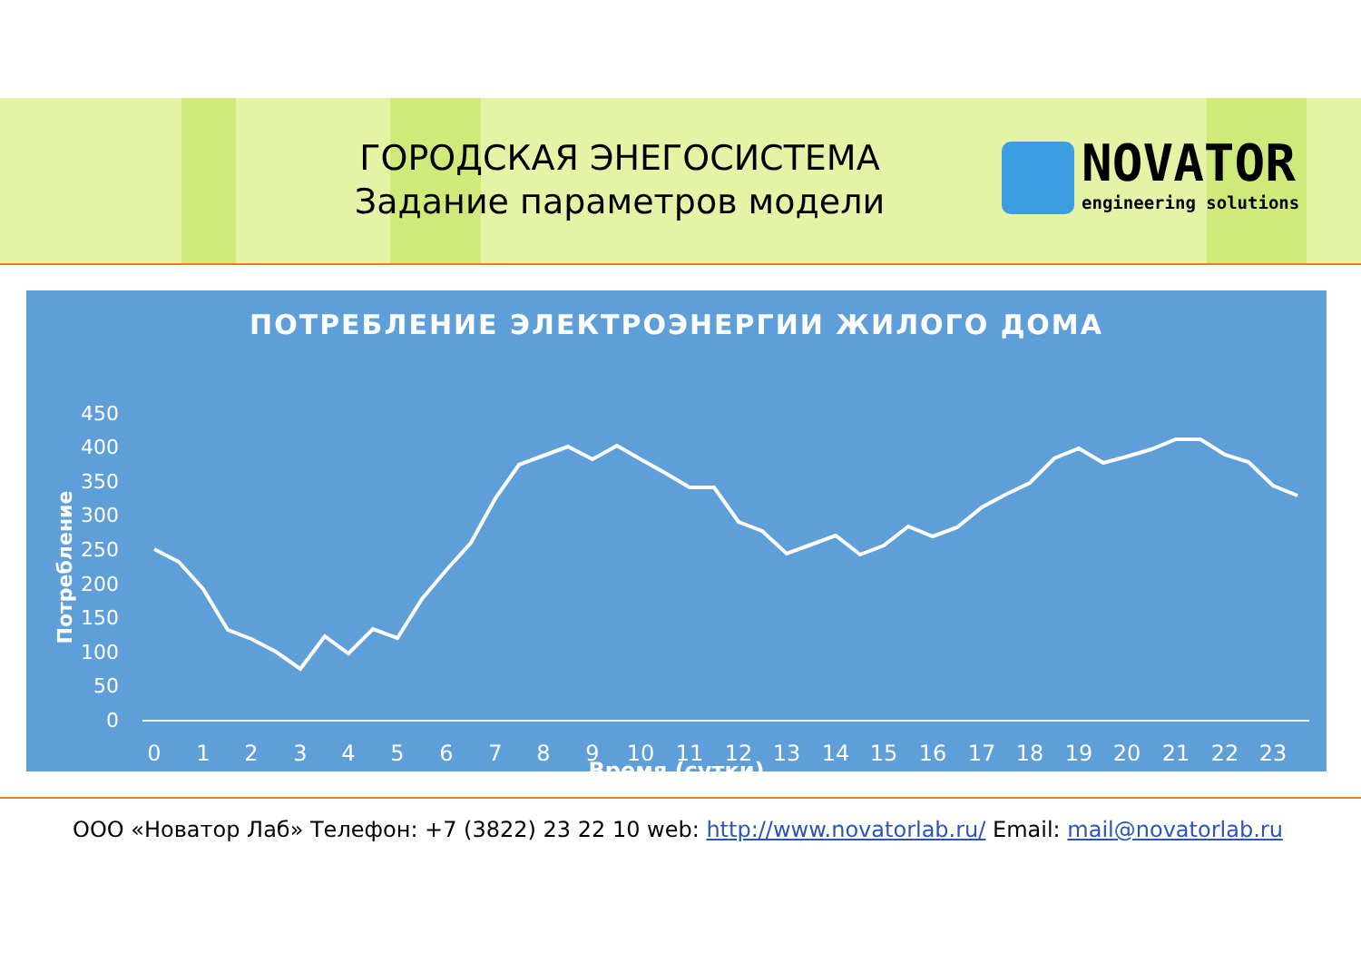ГОРОДСКАЯ ЭНЕГОСИСТЕМА
Задание параметров модели
NOVATOR
engineering solutions
ПОТРЕБЛЕНИЕ ЭЛЕКТРОЭНЕРГИИ ЖИЛОГО ДОМА
450
400
350
300
250
200
150
100
50
0
Потребление
0
1
2
3
4
5
6
7
8
9
10
11
12
13
14
15
16
17
18
19
20
21
22
23
Время (сутки)
ООО «Новатор Лаб» Телефон: +7 (3822) 23 22 10 web: http://www.novatorlab.ru/ Email: mail@novatorlab.ru